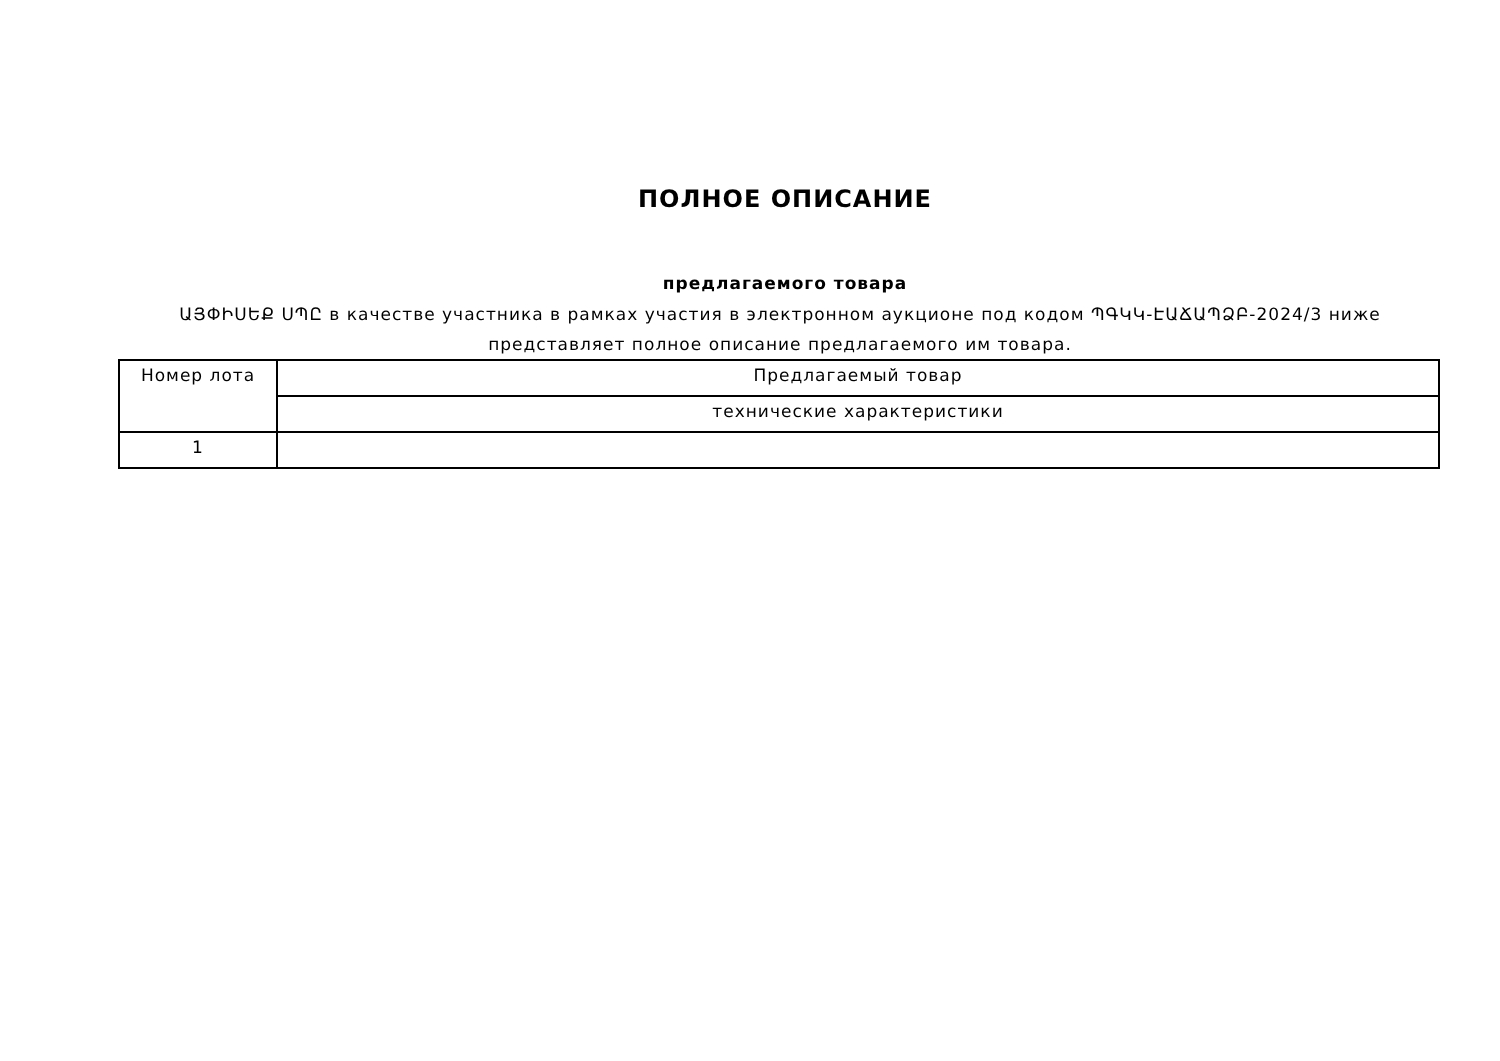ПОЛНОЕ ОПИСАНИЕ
предлагаемого товара
ԱՅՓԻՍԵՔ ՍՊԸ в качестве участника в рамках участия в электронном аукционе под кодом ՊԳԿԿ-ԷԱՃԱՊՁԲ-2024/3 ниже представляет полное описание предлагаемого им товара.
| Номер лота | Предлагаемый товар |
| | технические характеристики |
| 1 | |